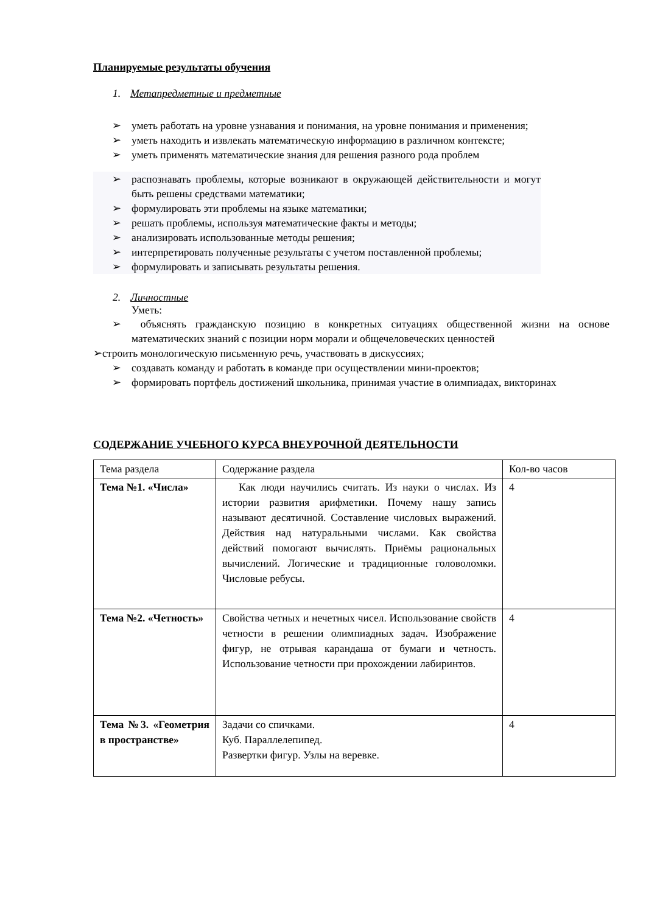Планируемые результаты обучения
1. Метапредметные и предметные
➢ уметь работать на уровне узнавания и понимания, на уровне понимания и применения;
➢ уметь находить и извлекать математическую информацию в различном контексте;
➢ уметь применять математические знания для решения разного рода проблем
➢ распознавать проблемы, которые возникают в окружающей действительности и могут быть решены средствами математики;
➢ формулировать эти проблемы на языке математики;
➢ решать проблемы, используя математические факты и методы;
➢ анализировать использованные методы решения;
➢ интерпретировать полученные результаты с учетом поставленной проблемы;
➢ формулировать и записывать результаты решения.
2. Личностные
Уметь:
➢ объяснять гражданскую позицию в конкретных ситуациях общественной жизни на основе математических знаний с позиции норм морали и общечеловеческих ценностей
➢строить монологическую письменную речь, участвовать в дискуссиях;
➢ создавать команду и работать в команде при осуществлении мини-проектов;
➢ формировать портфель достижений школьника, принимая участие в олимпиадах, викторинах
СОДЕРЖАНИЕ УЧЕБНОГО КУРСА ВНЕУРОЧНОЙ ДЕЯТЕЛЬНОСТИ
| Тема раздела | Содержание раздела | Кол-во часов |
| Тема №1. «Числа» | Как люди научились считать. Из науки о числах. Из истории развития арифметики. Почему нашу запись называют десятичной. Составление числовых выражений. Действия над натуральными числами. Как свойства действий помогают вычислять. Приёмы рациональных вычислений. Логические и традиционные головоломки. Числовые ребусы. | 4 |
| Тема №2. «Четность» | Свойства четных и нечетных чисел. Использование свойств четности в решении олимпиадных задач. Изображение фигур, не отрывая карандаша от бумаги и четность. Использование четности при прохождении лабиринтов. | 4 |
| Тема №3. «Геометрия в пространстве» | Задачи со спичками. Куб. Параллелепипед. Развертки фигур. Узлы на веревке. | 4 |